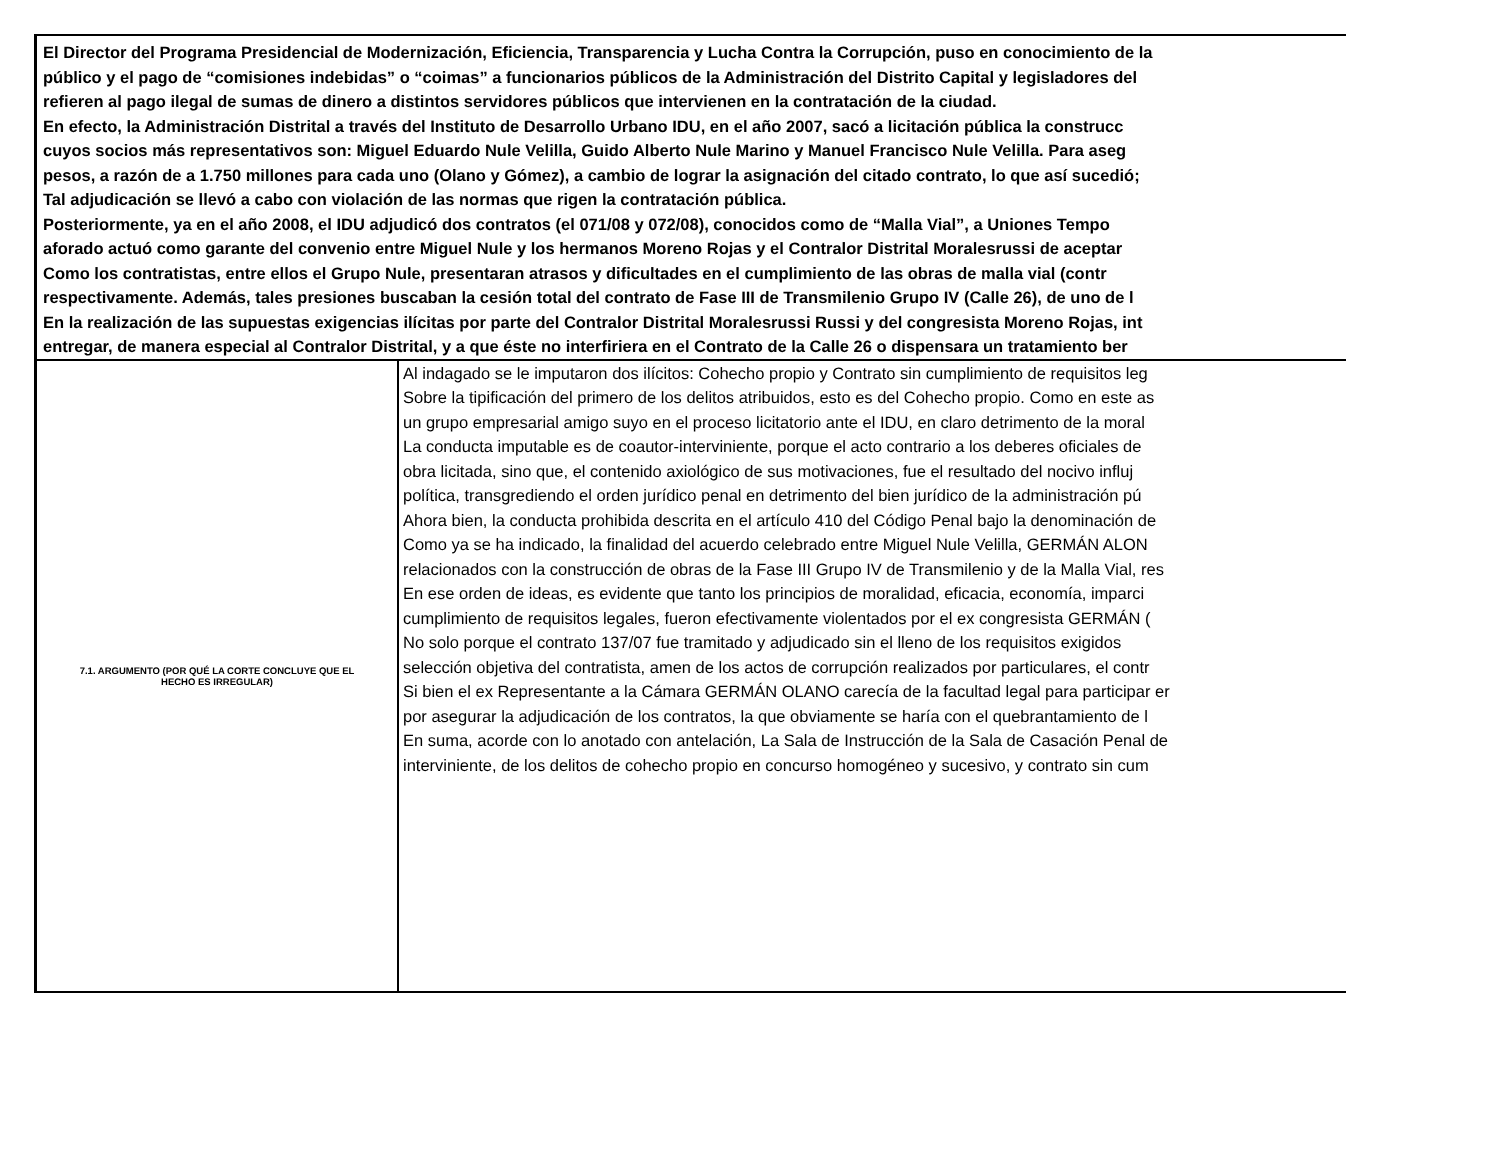El Director del Programa Presidencial de Modernización, Eficiencia, Transparencia y Lucha Contra la Corrupción, puso en conocimiento de la
público y el pago de “comisiones indebidas” o “coimas” a funcionarios públicos de la Administración del Distrito Capital y legisladores del
refieren al pago ilegal de sumas de dinero a distintos servidores públicos que intervienen en la contratación de la ciudad.
En efecto, la Administración Distrital a través del Instituto de Desarrollo Urbano IDU, en el año 2007, sacó a licitación pública la construcc
cuyos socios más representativos son: Miguel Eduardo Nule Velilla, Guido Alberto Nule Marino y Manuel Francisco Nule Velilla. Para aseg
pesos, a razón de a 1.750 millones para cada uno (Olano y Gómez), a cambio de lograr la asignación del citado contrato, lo que así sucedió;
Tal adjudicación se llevó a cabo con violación de las normas que rigen la contratación pública.
Posteriormente, ya en el año 2008, el IDU adjudicó dos contratos (el 071/08 y 072/08), conocidos como de “Malla Vial”, a Uniones Tempo
aforado actuó como garante del convenio entre Miguel Nule y los hermanos Moreno Rojas y el Contralor Distrital Moralesrussi de aceptar
Como los contratistas, entre ellos el Grupo Nule, presentaran atrasos y dificultades en el cumplimiento de las obras de malla vial (contr
respectivamente. Además, tales presiones buscaban la cesión total del contrato de Fase III de Transmilenio Grupo IV (Calle 26), de uno de l
En la realización de las supuestas exigencias ilícitas por parte del Contralor Distrital Moralesrussi Russi y del congresista Moreno Rojas, int
entregar, de manera especial al Contralor Distrital, y a que éste no interfiriera en el Contrato de la Calle 26 o dispensara un tratamiento ber
| 7.1. ARGUMENTO (POR QUÉ LA CORTE CONCLUYE QUE EL HECHO ES IRREGULAR) | Al indagado se le imputaron dos ilícitos: Cohecho propio y Contrato sin cumplimiento de requisitos leg Sobre la tipificación del primero de los delitos atribuidos, esto es del Cohecho propio. Como en este as un grupo empresarial amigo suyo en el proceso licitatorio ante el IDU, en claro detrimento de la moral La conducta imputable es de coautor-interviniente, porque el acto contrario a los deberes oficiales de obra licitada, sino que, el contenido axiológico de sus motivaciones, fue el resultado del nocivo influj política, transgrediendo el orden jurídico penal en detrimento del bien jurídico de la administración pú Ahora bien, la conducta prohibida descrita en el artículo 410 del Código Penal bajo la denominación de Como ya se ha indicado, la finalidad del acuerdo celebrado entre Miguel Nule Velilla, GERMÁN ALON relacionados con la construcción de obras de la Fase III Grupo IV de Transmilenio y de la Malla Vial, res En ese orden de ideas, es evidente que tanto los principios de moralidad, eficacia, economía, imparci cumplimiento de requisitos legales, fueron efectivamente violentados por el ex congresista GERMÁN ( No solo porque el contrato 137/07 fue tramitado y adjudicado sin el lleno de los requisitos exigidos selección objetiva del contratista, amen de los actos de corrupción realizados por particulares, el contr Si bien el ex Representante a la Cámara GERMÁN OLANO carecía de la facultad legal para participar er por asegurar la adjudicación de los contratos, la que obviamente se haría con el quebrantamiento de l En suma, acorde con lo anotado con antelación, La Sala de Instrucción de la Sala de Casación Penal de interviniente, de los delitos de cohecho propio en concurso homogéneo y sucesivo, y contrato sin cum |